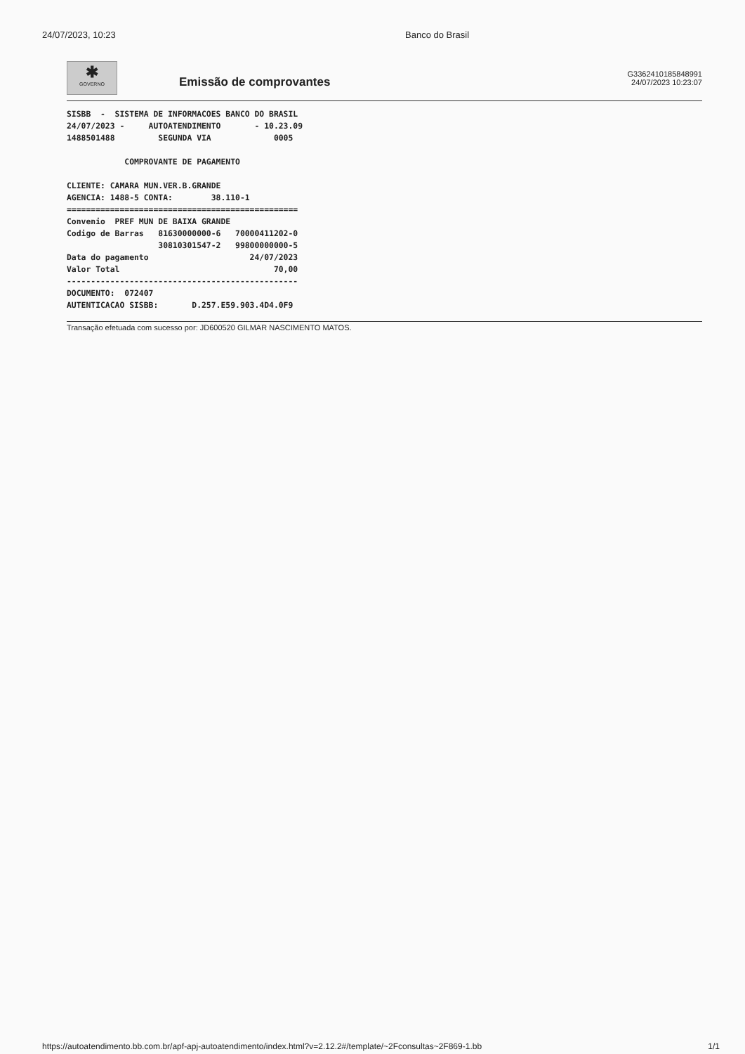24/07/2023, 10:23 Banco do Brasil
✱
GOVERNO
Emissão de comprovantes
G3362410185848991
24/07/2023 10:23:07
SISBB  -  SISTEMA DE INFORMACOES BANCO DO BRASIL
24/07/2023 -     AUTOATENDIMENTO       - 10.23.09
1488501488         SEGUNDA VIA             0005

            COMPROVANTE DE PAGAMENTO

CLIENTE: CAMARA MUN.VER.B.GRANDE
AGENCIA: 1488-5 CONTA:        38.110-1
================================================
Convenio  PREF MUN DE BAIXA GRANDE
Codigo de Barras   81630000000-6   70000411202-0
                   30810301547-2   99800000000-5
Data do pagamento                     24/07/2023
Valor Total                                70,00
------------------------------------------------
DOCUMENTO:  072407
AUTENTICACAO SISBB:       D.257.E59.903.4D4.0F9
Transação efetuada com sucesso por: JD600520 GILMAR NASCIMENTO MATOS.
https://autoatendimento.bb.com.br/apf-apj-autoatendimento/index.html?v=2.12.2#/template/~2Fconsultas~2F869-1.bb 1/1